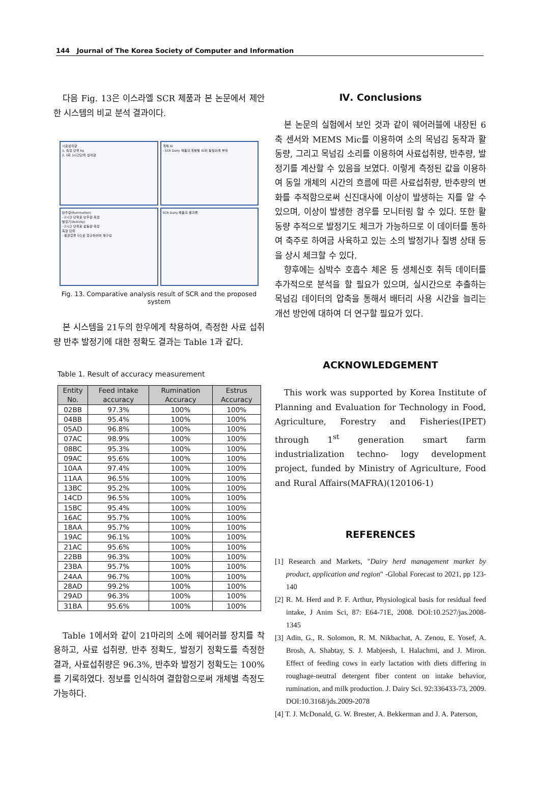144 Journal of The Korea Society of Computer and Information
다음 Fig. 13은 이스라엘 SCR 제품과 본 논문에서 제안한 시스템의 비교 분석 결과이다.
사료섭취량
1. 측정 단위 kg
2. 1회 1시간단위 섭취량
개체 ID
- SCR Dairy 제품의 개체별 ID와 동일하게 부여
반추량(Rumination)
- 2시간 단위로 반추량 측정
발정기(Activity)
- 2시간 단위로 활동량 측정
측정 단위
- 평균값을 0으로 정규화하여 재구성
SCR Dairy 제품의 결과물
Fig. 13. Comparative analysis result of SCR and the proposed system
본 시스템을 21두의 한우에게 착용하여, 측정한 사료 섭취량 반추 발정기에 대한 정확도 결과는 Table 1과 같다.
Table 1. Result of accuracy measurement
| Entity No. | Feed intake accuracy | Rumination Accuracy | Estrus Accuracy |
| --- | --- | --- | --- |
| 02BB | 97.3% | 100% | 100% |
| 04BB | 95.4% | 100% | 100% |
| 05AD | 96.8% | 100% | 100% |
| 07AC | 98.9% | 100% | 100% |
| 08BC | 95.3% | 100% | 100% |
| 09AC | 95.6% | 100% | 100% |
| 10AA | 97.4% | 100% | 100% |
| 11AA | 96.5% | 100% | 100% |
| 13BC | 95.2% | 100% | 100% |
| 14CD | 96.5% | 100% | 100% |
| 15BC | 95.4% | 100% | 100% |
| 16AC | 95.7% | 100% | 100% |
| 18AA | 95.7% | 100% | 100% |
| 19AC | 96.1% | 100% | 100% |
| 21AC | 95.6% | 100% | 100% |
| 22BB | 96.3% | 100% | 100% |
| 23BA | 95.7% | 100% | 100% |
| 24AA | 96.7% | 100% | 100% |
| 28AD | 99.2% | 100% | 100% |
| 29AD | 96.3% | 100% | 100% |
| 31BA | 95.6% | 100% | 100% |
Table 1에서와 같이 21마리의 소에 웨어러블 장치를 착용하고, 사료 섭취량, 반추 정확도, 발정기 정확도를 측정한 결과, 사료섭취량은 96.3%, 반추와 발정기 정확도는 100%를 기록하였다. 정보를 인식하여 결합함으로써 개체별 측정도 가능하다.
Ⅳ. Conclusions
본 논문의 실험에서 보인 것과 같이 웨어러블에 내장된 6축 센서와 MEMS Mic를 이용하여 소의 목넘김 동작과 활동량, 그리고 목넘김 소리를 이용하여 사료섭취량, 반추량, 발정기를 계산할 수 있음을 보였다. 이렇게 측정된 값을 이용하여 동일 개체의 시간의 흐름에 따른 사료섭취량, 반추량의 변화를 추적함으로써 신진대사에 이상이 발생하는 지를 알 수 있으며, 이상이 발생한 경우를 모니터링 할 수 있다. 또한 활동량 추적으로 발정기도 체크가 가능하므로 이 데이터를 통하여 축주로 하여금 사육하고 있는 소의 발정기나 질병 상태 등을 상시 체크할 수 있다.
향후에는 심박수 호흡수 체온 등 생체신호 취득 데이터를 추가적으로 분석을 할 필요가 있으며, 실시간으로 추출하는 목넘김 데이터의 압축을 통해서 배터리 사용 시간을 늘리는 개선 방안에 대하여 더 연구할 필요가 있다.
ACKNOWLEDGEMENT
This work was supported by Korea Institute of Planning and Evaluation for Technology in Food, Agriculture, Forestry and Fisheries(IPET) through 1<sup>st</sup> generation smart farm industrialization techno- logy development project, funded by Ministry of Agriculture, Food and Rural Affairs(MAFRA)(120106-1)
REFERENCES
[1] Research and Markets, "Dairy herd management market by product, application and region" -Global Forecast to 2021, pp 123-140
[2] R. M. Herd and P. F. Arthur, Physiological basis for residual feed intake, J Anim Sci, 87: E64-71E, 2008. DOI:10.2527/jas.2008-1345
[3] Adin, G., R. Solomon, R. M. Nikbachat, A. Zenou, E. Yosef, A. Brosh, A. Shabtay, S. J. Mabjeesh, I. Halachmi, and J. Miron. Effect of feeding cows in early lactation with diets differing in roughage-neutral detergent fiber content on intake behavior, rumination, and milk production. J. Dairy Sci. 92:336433-73, 2009. DOI:10.3168/jds.2009-2078
[4] T. J. McDonald, G. W. Brester, A. Bekkerman and J. A. Paterson,